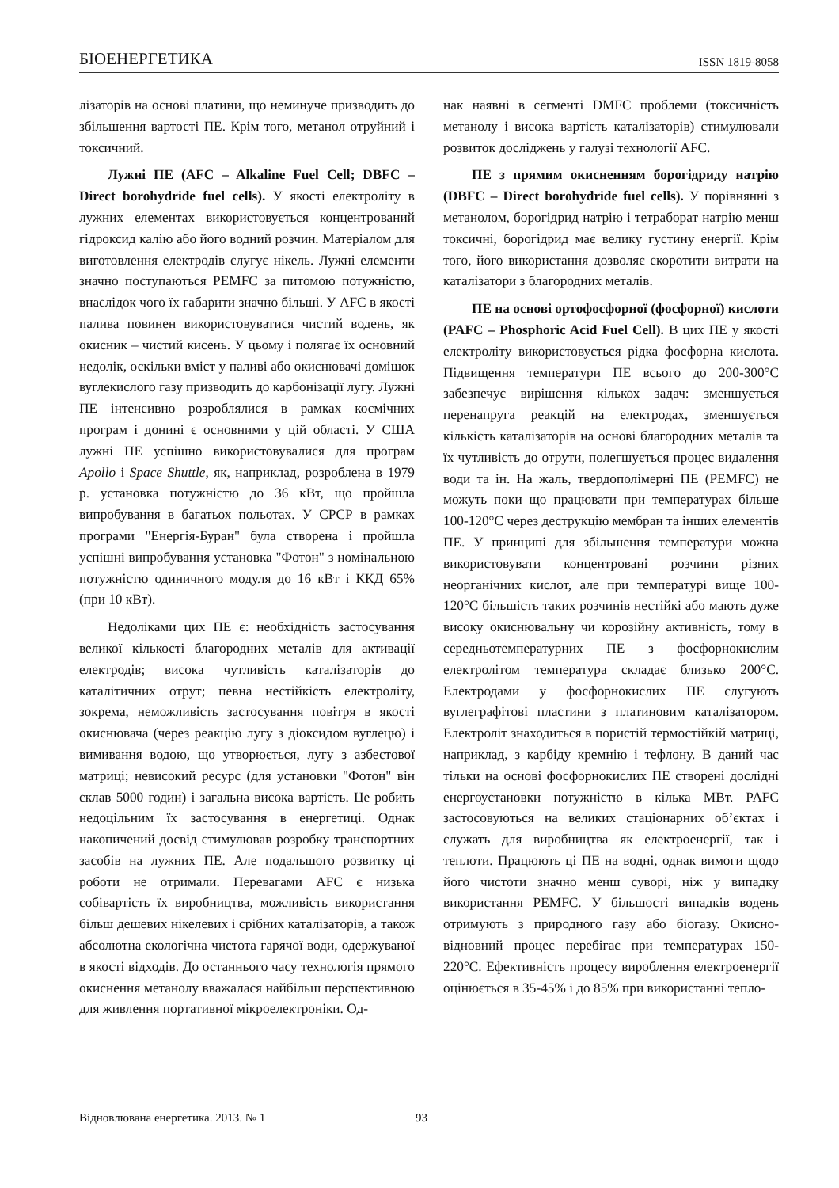БІОЕНЕРГЕТИКА ISSN 1819-8058
лізаторів на основі платини, що неминуче призводить до збільшення вартості ПЕ. Крім того, метанол отруйний і токсичний.
Лужні ПЕ (AFC – Alkaline Fuel Cell; DBFC – Direct borohydride fuel cells). У якості електроліту в лужних елементах використовується концентрований гідроксид калію або його водний розчин. Матеріалом для виготовлення електродів слугує нікель. Лужні елементи значно поступаються PEMFC за питомою потужністю, внаслідок чого їх габарити значно більші. У AFC в якості палива повинен використовуватися чистий водень, як окисник – чистий кисень. У цьому і полягає їх основний недолік, оскільки вміст у паливі або окиснювачі домішок вуглекислого газу призводить до карбонізації лугу. Лужні ПЕ інтенсивно розроблялися в рамках космічних програм і донині є основними у цій області. У США лужні ПЕ успішно використовувалися для програм Apollo і Space Shuttle, як, наприклад, розроблена в 1979 р. установка потужністю до 36 кВт, що пройшла випробування в багатьох польотах. У СРСР в рамках програми "Енергія-Буран" була створена і пройшла успішні випробування установка "Фотон" з номінальною потужністю одиничного модуля до 16 кВт і ККД 65% (при 10 кВт).
Недоліками цих ПЕ є: необхідність застосування великої кількості благородних металів для активації електродів; висока чутливість каталізаторів до каталітичних отрут; певна нестійкість електроліту, зокрема, неможливість застосування повітря в якості окиснювача (через реакцію лугу з діоксидом вуглецю) і вимивання водою, що утворюється, лугу з азбестової матриці; невисокий ресурс (для установки "Фотон" він склав 5000 годин) і загальна висока вартість. Це робить недоцільним їх застосування в енергетиці. Однак накопичений досвід стимулював розробку транспортних засобів на лужних ПЕ. Але подальшого розвитку ці роботи не отримали. Перевагами AFC є низька собівартість їх виробництва, можливість використання більш дешевих нікелевих і срібних каталізаторів, а також абсолютна екологічна чистота гарячої води, одержуваної в якості відходів. До останнього часу технологія прямого окиснення метанолу вважалася найбільш перспективною для живлення портативної мікроелектроніки. Од-
нак наявні в сегменті DMFC проблеми (токсичність метанолу і висока вартість каталізаторів) стимулювали розвиток досліджень у галузі технології AFC.
ПЕ з прямим окисненням борогідриду натрію (DBFC – Direct borohydride fuel cells). У порівнянні з метанолом, борогідрид натрію і тетраборат натрію менш токсичні, борогідрид має велику густину енергії. Крім того, його використання дозволяє скоротити витрати на каталізатори з благородних металів.
ПЕ на основі ортофосфорної (фосфорної) кислоти (PAFC – Phosphoric Acid Fuel Cell). В цих ПЕ у якості електроліту використовується рідка фосфорна кислота. Підвищення температури ПЕ всього до 200-300°С забезпечує вирішення кількох задач: зменшується перенапруга реакцій на електродах, зменшується кількість каталізаторів на основі благородних металів та їх чутливість до отрути, полегшується процес видалення води та ін. На жаль, твердополімерні ПЕ (PEMFC) не можуть поки що працювати при температурах більше 100-120°С через деструкцію мембран та інших елементів ПЕ. У принципі для збільшення температури можна використовувати концентровані розчини різних неорганічних кислот, але при температурі вище 100-120°С більшість таких розчинів нестійкі або мають дуже високу окиснювальну чи корозійну активність, тому в середньотемпературних ПЕ з фосфорнокислим електролітом температура складає близько 200°С. Електродами у фосфорнокислих ПЕ слугують вуглеграфітові пластини з платиновим каталізатором. Електроліт знаходиться в пористій термостійкій матриці, наприклад, з карбіду кремнію і тефлону. В даний час тільки на основі фосфорнокислих ПЕ створені дослідні енергоустановки потужністю в кілька МВт. PAFC застосовуються на великих стаціонарних об’єктах і служать для виробництва як електроенергії, так і теплоти. Працюють ці ПЕ на водні, однак вимоги щодо його чистоти значно менш суворі, ніж у випадку використання PEMFC. У більшості випадків водень отримують з природного газу або біогазу. Окисно-відновний процес перебігає при температурах 150-220°С. Ефективність процесу вироблення електроенергії оцінюється в 35-45% і до 85% при використанні тепло-
Відновлювана енергетика. 2013. № 1 93